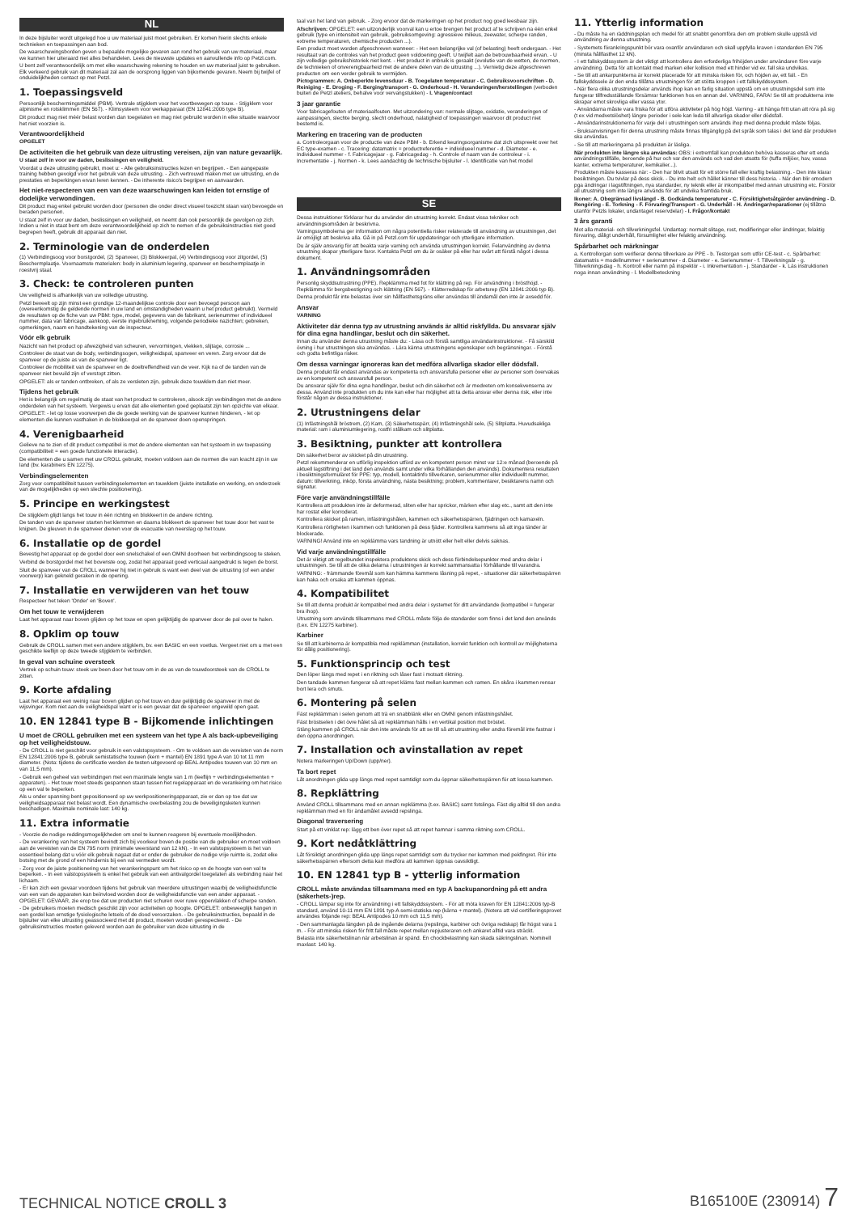NL
In deze bijsluiter wordt uitgelegd hoe u uw materiaal juist moet gebruiken. Er komen hierin slechts enkele technieken en toepassingen aan bod.
De waarschuwingsborden geven u bepaalde mogelijke gevaren aan rond het gebruik van uw materiaal, maar we kunnen hier uiteraard niet alles behandelen. Lees de nieuwste updates en aanvullende info op Petzl.com.
U bent zelf verantwoordelijk om met elke waarschuwing rekening te houden en uw materiaal juist te gebruiken. Elk verkeerd gebruik van dit materiaal zal aan de oorsprong liggen van bijkomende gevaren. Neem bij twijfel of onduidelijkheden contact op met Petzl.
1. Toepassingsveld
Persoonlijk beschermingsmiddel (PBM). Ventrale stijgklem voor het voortbewegen op touw. - Stijgklem voor alpinisme en rotsklimmen (EN 567). - Klimsysteem voor werkapparaat (EN 12841:2006 type B).
Dit product mag niet méér belast worden dan toegelaten en mag niet gebruikt worden in elke situatie waarvoor het niet voorzien is.
Verantwoordelijkheid
OPGELET
De activiteiten die het gebruik van deze uitrusting vereisen, zijn van nature gevaarlijk.
U staat zelf in voor uw daden, beslissingen en veiligheid.
Voordat u deze uitrusting gebruikt, moet u: - Alle gebruiksinstructies lezen en begrijpen. - Een aangepaste training hebben gevolgd voor het gebruik van deze uitrusting. - Zich vertrouwd maken met uw uitrusting, en de prestaties en beperkingen ervan leren kennen. - De inherente risico's begrijpen en aanvaarden.
Het niet-respecteren van een van deze waarschuwingen kan leiden tot ernstige of dodelijke verwondingen.
Dit product mag enkel gebruikt worden door (personen die onder direct visueel toezicht staan van) bevoegde en beraden personen.
U staat zelf in voor uw daden, beslissingen en veiligheid, en neemt dan ook persoonlijk de gevolgen op zich. Indien u niet in staat bent om deze verantwoordelijkheid op zich te nemen of de gebruiksinstructies niet goed begrepen heeft, gebruik dit apparaat dan niet.
2. Terminologie van de onderdelen
(1) Verbindingsoog voor borstgordel, (2) Spanveer, (3) Blokkeerpal, (4) Verbindingsoog voor zitgordel, (5) Beschermplaatje. Voornaamste materialen: body in aluminium legering, spanveer en beschermplaatje in roestvrij staal.
3. Check: te controleren punten
Uw veiligheid is afhankelijk van uw volledige uitrusting.
Petzl beveelt op zijn minst een grondige 12-maandelijkse controle door een bevoegd persoon aan (overeenkomstig de geldende normen in uw land en omstandigheden waarin u het product gebruikt). Vermeld de resultaten op de fiche van uw PBM: type, model, gegevens van de fabrikant, serienummer of individueel nummer, data van fabricage, aankoop, eerste ingebruikneming, volgende periodieke nazichten; gebreken, opmerkingen, naam en handtekening van de inspecteur.
Vóór elk gebruik
Nazicht van het product op afwezigheid van scheuren, vervormingen, vlekken, slijtage, corrosie ...
Controleer de staat van de body, verbindingsogen, veiligheidspal, spanveer en veren. Zorg ervoor dat de spanveer op de juiste as van de spanveer ligt.
Controleer de mobiliteit van de spanveer en de doeltreffendheid van de veer. Kijk na of de tanden van de spanveer niet bevuild zijn of verstopt zitten.
OPGELET: als er tanden ontbreken, of als ze versleten zijn, gebruik deze touwklem dan niet meer.
Tijdens het gebruik
Het is belangrijk om regelmatig de staat van het product te controleren, alsook zijn verbindingen met de andere onderdelen van het systeem. Vergewis u ervan dat alle elementen goed geplaatst zijn ten opzichte van elkaar.
OPGELET: - let op losse voorwerpen die de goede werking van de spanveer kunnen hinderen, - let op elementen die kunnen vasthaken in de blokkeerpal en de spanveer doen openspringen.
4. Verenigbaarheid
Gelieve na te zien of dit product compatibel is met de andere elementen van het systeem in uw toepassing (compatibiliteit = een goede functionele interactie).
De elementen die u samen met uw CROLL gebruikt, moeten voldoen aan de normen die van kracht zijn in uw land (bv. karabiners EN 12275).
Verbindingselementen
Zorg voor compatibiliteit tussen verbindingselementen en touwklem (juiste installatie en werking, en onderzoek van de mogelijkheden op een slechte positionering).
5. Principe en werkingstest
De stijgklem glijdt langs het touw in één richting en blokkeert in de andere richting.
De tanden van de spanveer starten het klemmen en daarna blokkeert de spanveer het touw door het vast te knijpen. De gleuven in de spanveer dienen voor de evacuatie van neerslag op het touw.
6. Installatie op de gordel
Bevestig het apparaat op de gordel door een snelschakel of een OMNI doorheen het verbindingsoog te steken.
Verbind de borstgordel met het bovenste oog, zodat het apparaat goed verticaal aangedrukt is tegen de borst.
Sluit de spanveer van de CROLL wanneer hij niet in gebruik is want een deel van de uitrusting (of een ander voorwerp) kan gekneld geraken in de opening.
7. Installatie en verwijderen van het touw
Respecteer het teken 'Onder' en 'Boven'.
Om het touw te verwijderen
Laat het apparaat naar boven glijden op het touw en open gelijktijdig de spanveer door de pal over te halen.
8. Opklim op touw
Gebruik de CROLL samen met een andere stijgklem, bv. een BASIC en een voetlus. Vergeet niet om u met een geschikte leeflijn op deze tweede stijgklem te verbinden.
In geval van schuine oversteek
Vertrek op schuin touw: steek uw been door het touw om in de as van de touwdoorsteek van de CROLL te zitten.
9. Korte afdaling
Laat het apparaat een weinig naar boven glijden op het touw en duw gelijktijdig de spanveer in met de wijsvinger. Kom niet aan de veiligheidspal want er is een gevaar dat de spanveer ongewild open gaat.
10. EN 12841 type B - Bijkomende inlichtingen
U moet de CROLL gebruiken met een systeem van het type A als back-upbeveiliging op het veiligheidstouw.
- De CROLL is niet geschikt voor gebruik in een valstopsysteem. - Om te voldoen aan de vereisten van de norm EN 12841:2006 type B, gebruik semistatische touwen (kern + mantel) EN 1891 type A van 10 tot 11 mm diameter. (Nota: tijdens de certificatie werden de testen uitgevoerd op BEAL Antipodes touwen van 10 mm en van 11,5 mm).
- Gebruik een geheel van verbindingen met een maximale lengte van 1 m (leeflijn + verbindingselementen + apparaten). - Het touw moet steeds gespannen staan tussen het regelapparaat en de verankering om het risico op een val te beperken.
Als u onder spanning bent gepositioneerd op uw werkpositioneringapparaat, zie er dan op toe dat uw veiligheidsapparaat niet belast wordt. Een dynamische overbelasting zou de beveiligingsketen kunnen beschadigen. Maximale nominale last: 140 kg.
11. Extra informatie
- Voorzie de nodige reddingsmogelijkheden om snel te kunnen reageren bij eventuele moeilijkheden.
- De verankering van het systeem bevindt zich bij voorkeur boven de positie van de gebruiker en moet voldoen aan de vereisten van de EN 795 norm (minimale weerstand van 12 kN). - In een valstopsysteem is het van essentieel belang dat u vóór elk gebruik nagaat dat er onder de gebruiker de nodige vrije ruimte is, zodat elke botsing met de grond of een hindernis bij een val vermeden wordt.
- Zorg voor de juiste positionering van het verankeringspunt om het risico op en de hoogte van een val te beperken. - In een valstopsysteem is enkel het gebruik van een antivalgordel toegelaten als verbinding naar het lichaam.
- Er kan zich een gevaar voordoen tijdens het gebruik van meerdere uitrustingen waarbij de veiligheidsfunctie van een van de apparaten kan beïnvloed worden door de veiligheidsfunctie van een ander apparaat. - OPGELET: GEVAAR, zie erop toe dat uw producten niet schuren over ruwe oppervlakken of scherpe randen.
- De gebruikers moeten medisch geschikt zijn voor activiteiten op hoogte. OPGELET: onbeweeglijk hangen in een gordel kan ernstige fysiologische letsels of de dood veroorzaken. - De gebruiksinstructies, bepaald in de bijsluiter van elke uitrusting geassocieerd met dit product, moeten worden gerespecteerd. - De gebruiksinstructies moeten geleverd worden aan de gebruiker van deze uitrusting in de
taal van het land van gebruik. - Zorg ervoor dat de markeringen op het product nog goed leesbaar zijn.
Afschrijven: OPGELET: een uitzonderlijk voorval kan u ertoe brengen het product af te schrijven na één enkel gebruik (type en intensiteit van gebruik, gebruiksomgeving: agressieve milieus, zeewater, scherpe randen, extreme temperaturen, chemische producten ...).
Een product moet worden afgeschreven wanneer: - Het een belangrijke val (of belasting) heeft ondergaan. - Het resultaat van de controles van het product geen voldoening geeft. U twijfelt aan de betrouwbaarheid ervan. - U zijn volledige gebruikshistoriek niet kent. - Het product in onbruik is geraakt (evolutie van de wetten, de normen, de technieken of onverenigbaarheid met de andere delen van de uitrusting ...). Vernietig deze afgeschreven producten om een verder gebruik te vermijden.
Pictogrammen: A. Onbeperkte levensduur - B. Toegelaten temperatuur - C. Gebruiksvoorschriften - D. Reiniging - E. Droging - F. Berging/transport - G. Onderhoud - H. Veranderingen/herstellingen (verboden buiten de Petzl ateliers, behalve voor vervangstukken) - I. Vragen/contact
3 jaar garantie
Voor fabricagefouten of materiaalfouten. Met uitzondering van: normale slijtage, oxidatie, veranderingen of aanpassingen, slechte berging, slecht onderhoud, nalatigheid of toepassingen waarvoor dit product niet bestemd is.
Markering en tracering van de producten
a. Controleorgaan voor de productie van deze PBM - b. Erkend keuringsorganisme dat zich uitspreekt over het EC type-examen - c. Tracering: datamatrix = productreferentie + individueel nummer - d. Diameter - e. Individueel nummer - f. Fabricagejaar - g. Fabricagedag - h. Controle of naam van de controleur - i. Incrementatie - j. Normen - k. Lees aandachtig de technische bijsluiter - l. Identificatie van het model
SE
Dessa instruktioner förklarar hur du använder din utrustning korrekt. Endast vissa tekniker och användningsområden är beskrivna.
Varningssymbolerna ger information om några potentiella risker relaterade till användning av utrustningen, det är omöjligt att beskriva alla. Gå in på Petzl.com för uppdateringar och ytterligare information.
Du är själv ansvarig för att beakta varje varning och använda utrustningen korrekt. Felanvändning av denna utrustning skapar ytterligare faror. Kontakta Petzl om du är osäker på eller har svårt att förstå något i dessa dokument.
1. Användningsområden
Personlig skyddsutrustning (PPE). Repklämma med fot för klättring på rep. För användning i brösthöjd. - Repklämma för bergsbestigning och klättring (EN 567). - Klätterredskap för arbetsrep (EN 12841:2006 typ B).
Denna produkt får inte belastas över sin hållfasthetsgräns eller användas till ändamål den inte är avsedd för.
Ansvar
VARNING
Aktiviteter där denna typ av utrustning används är alltid riskfyllda. Du ansvarar själv för dina egna handlingar, beslut och din säkerhet.
Innan du använder denna utrustning måste du: - Läsa och förstå samtliga användarinstruktioner. - Få särskild övning i hur utrustningen ska användas. - Lära känna utrustningens egenskaper och begränsningar. - Förstå och godta befintliga risker.
Om dessa varningar ignoreras kan det medföra allvarliga skador eller dödsfall.
Denna produkt får endast användas av kompetenta och ansvarsfulla personer eller av personer som övervakas av en kompetent och ansvarsfull person.
Du ansvarar själv för dina egna handlingar, beslut och din säkerhet och är medveten om konsekvenserna av dessa. Använd inte produkten om du inte kan eller har möjlighet att ta detta ansvar eller denna risk, eller inte förstår någon av dessa instruktioner.
2. Utrustningens delar
(1) Infästningshål bröstrem, (2) Kam, (3) Säkerhetsspärr, (4) Infästningshål sele, (5) Slitplatta. Huvudsakliga material: ram i aluminiumlegering, rostfri stålkam och slitplatta.
3. Besiktning, punkter att kontrollera
Din säkerhet beror av skicket på din utrustning.
Petzl rekommenderar en utförlig inspektion utförd av en kompetent person minst var 12:e månad (beroende på aktuell lagstiftning i det land den används samt under vilka förhållanden den används). Dokumentera resultaten i besiktningsformuläret för PPE: typ, modell, kontaktinfo tillverkaren, serienummer eller individuellt nummer, datum: tillverkning, inköp, första användning, nästa besiktning; problem, kommentarer, besiktarens namn och signatur.
Före varje användningstillfälle
Kontrollera att produkten inte är deformerad, sliten eller har sprickor, märken efter slag etc., samt att den inte har rostat eller korroderat.
Kontrollera skicket på ramen, infästningshålen, kammen och säkerhetsspärren, fjädringen och kamaxeln.
Kontrollera rörligheten i kammen och funktionen på dess fjäder. Kontrollera kammens så att inga tänder är blockerade.
VARNING! Använd inte en repklämma vars tandning är utnött eller helt eller delvis saknas.
Vid varje användningstillfälle
Det är viktigt att regelbundet inspektera produktens skick och dess förbindelsepunkter med andra delar i utrustningen. Se till att de olika delarna i utrustningen är korrekt sammansatta i förhållande till varandra.
VARNING: - främmande föremål som kan hämma kammens låsning på repet, - situationer där säkerhetsspärren kan haka och orsaka att kammen öppnas.
4. Kompatibilitet
Se till att denna produkt är kompatibel med andra delar i systemet för ditt användande (kompatibel = fungerar bra ihop).
Utrustning som används tillsammans med CROLL måste följa de standarder som finns i det land den används (t.ex. EN 12275 karbiner).
Karbiner
Se till att karbinerna är kompatibla med repklämman (installation, korrekt funktion och kontroll av möjligheterna för dålig positionering).
5. Funktionsprincip och test
Den löper längs med repet i en riktning och låser fast i motsatt riktning.
Den tandade kammen fungerar så att repet kläms fast mellan kammen och ramen. En skåra i kammen rensar bort lera och smuts.
6. Montering på selen
Fäst repklämman i selen genom att trä en snabblänk eller en OMNI genom infästningshålet.
Fäst bröstselen i det övre hålet så att repklämman hålls i en vertikal position mot bröstet.
Stäng kammen på CROLL när den inte används för att se till så att utrustning eller andra föremål inte fastnar i den öppna anordningen.
7. Installation och avinstallation av repet
Notera markeringen Up/Down (upp/ner).
Ta bort repet
Låt anordningen glida upp längs med repet samtidigt som du öppnar säkerhetsspärren för att lossa kammen.
8. Repklättring
Använd CROLL tillsammans med en annan repklämma (t.ex. BASIC) samt fotslinga. Fäst dig alltid till den andra repklämman med en för ändamålet avsedd repslinga.
Diagonal traversering
Start på ett vinklat rep: lägg ett ben över repet så att repet hamnar i samma riktning som CROLL.
9. Kort nedåtklättring
Låt försiktigt anordningen glida upp längs repet samtidigt som du trycker ner kammen med pekfingret. Rör inte säkerhetsspärren eftersom detta kan medföra att kammen öppnas oavsiktligt.
10. EN 12841 typ B - ytterlig information
CROLL måste användas tillsammans med en typ A backupanordning på ett andra (säkerhets-)rep.
- CROLL lämpar sig inte för användning i ett fallskyddssystem. - För att möta kraven för EN 12841:2006 typ-B standard, använd 10-11 mm EN 1891 typ-A semi-statiska rep (kärna + mantel). (Notera att vid certifieringsprovet användes följande rep: BEAL Antipodes 10 mm och 11,5 mm).
- Den sammanlagda längden på de ingående delarna (repslinga, karbiner och övriga redskap) får högst vara 1 m. - För att minska risken för fritt fall måste repet mellan repjusteraren och ankaret alltid vara sträckt.
Belasta inte säkerhetslinan när arbetslinan är spänd. En chockbelastning kan skada säkringslinan. Nominell maxlast: 140 kg.
11. Ytterlig information
- Du måste ha en räddningsplan och medel för att snabbt genomföra den om problem skulle uppstå vid användning av denna utrustning.
- Systemets förankringspunkt bör vara ovanför användaren och skall uppfylla kraven i standarden EN 795 (minsta hållfasthet 12 kN).
- I ett fallskyddssystem är det viktigt att kontrollera den erforderliga frihöjden under användaren före varje användning. Detta för att kontakt med marken eller kollision med ett hinder vid ev. fall ska undvikas.
- Se till att ankarpunkterna är korrekt placerade för att minska risken för, och höjden av, ett fall. - En fallskyddssele är den enda tillåtna utrustningen för att stötta kroppen i ett fallskyddssystem.
- När flera olika utrustningsdelar används ihop kan en farlig situation uppstå om en utrustningsdel som inte fungerar tillfredsställande försämrar funktionen hos en annan del. VARNING, FARA! Se till att produkterna inte skrapar emot skrovliga eller vassa ytor.
- Användarna måste vara friska för att utföra aktiviteter på hög höjd. Varning - att hänga fritt utan att röra på sig (t ex vid medvetslöshet) längre perioder i sele kan leda till allvarliga skador eller dödsfall.
- Användarinstruktionerna för varje del i utrustningen som används ihop med denna produkt måste följas.
- Bruksanvisningen för denna utrustning måste finnas tillgänglig på det språk som talas i det land där produkten ska användas.
- Se till att markeringarna på produkten är läsliga.
När produkten inte längre ska användas: OBS: i extremfall kan produkten behöva kasseras efter ett enda användningstillfälle, beroende på hur och var den används och vad den utsatts för (tuffa miljöer, hav, vassa kanter, extrema temperaturer, kemikalier...).
Produkten måste kasseras när: - Den har blivit utsatt för ett större fall eller kraftig belastning. - Den inte klarar besiktningen. Du tvivlar på dess skick. - Du inte helt och hållet känner till dess historia. - När den blir omodern pga ändringar i lagstiftningen, nya standarder, ny teknik eller är inkompatibel med annan utrustning etc. Förstör all utrustning som inte längre används för att undvika framtida bruk.
Ikoner: A. Obegränsad livslängd - B. Godkända temperaturer - C. Försiktighetsåtgärder användning - D. Rengöring - E. Torkning - F. Förvaring/Transport - G. Underhåll - H. Ändringar/reparationer (ej tillåtna utanför Petzls lokaler, undantaget reservdelar) - I. Frågor/kontakt
3 års garanti
Mot alla material- och tillverkningsfel. Undantag: normalt slitage, rost, modifieringar eller ändringar, felaktig förvaring, dåligt underhåll, försumlighet eller felaktig användning.
Spårbarhet och märkningar
a. Kontrollorgan som verifierar denna tillverkare av PPE - b. Testorgan som utför CE-test - c. Spårbarhet: datamatris = modellnummer + serienummer - d. Diameter - e. Serienummer - f. Tillverkningsår - g. Tillverkningsdag - h. Kontroll eller namn på inspektör - i. Inkrementation - j. Standarder - k. Läs instruktionen noga innan användning - l. Modellbeteckning
TECHNICAL NOTICE CROLL 3
B165100E (230914) 7